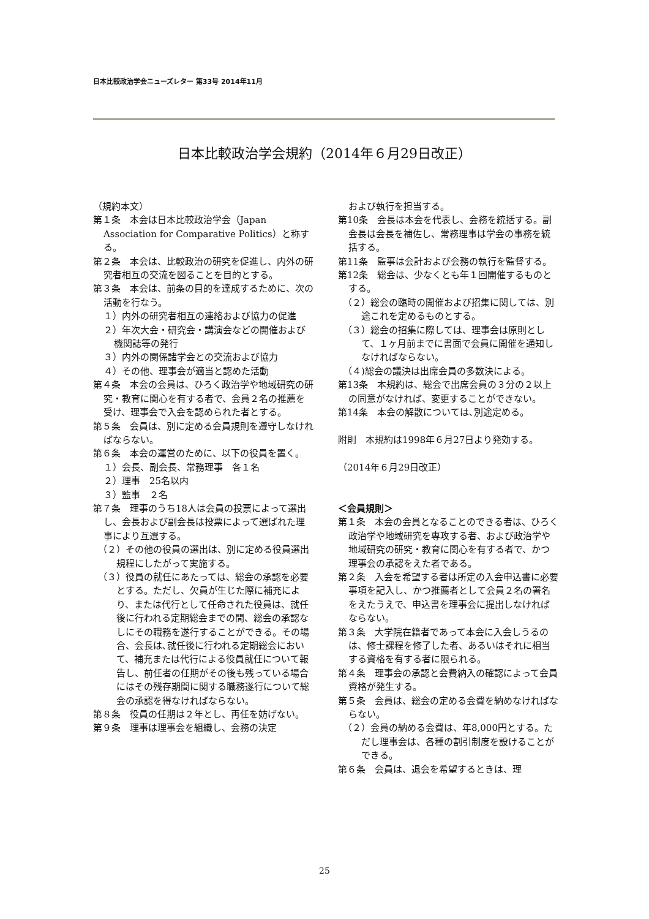日本比較政治学会ニューズレター 第33号 2014年11月
日本比較政治学会規約（2014年６月29日改正）
（規約本文）
第１条　本会は日本比較政治学会（Japan Association for Comparative Politics）と称する。
第２条　本会は、比較政治の研究を促進し、内外の研究者相互の交流を図ることを目的とする。
第３条　本会は、前条の目的を達成するために、次の活動を行なう。
１）内外の研究者相互の連絡および協力の促進
２）年次大会・研究会・講演会などの開催および機関誌等の発行
３）内外の関係諸学会との交流および協力
４）その他、理事会が適当と認めた活動
第４条　本会の会員は、ひろく政治学や地域研究の研究・教育に関心を有する者で、会員２名の推薦を受け、理事会で入会を認められた者とする。
第５条　会員は、別に定める会員規則を遵守しなければならない。
第６条　本会の運営のために、以下の役員を置く。
１）会長、副会長、常務理事　各１名
２）理事　25名以内
３）監事　２名
第７条　理事のうち18人は会員の投票によって選出し、会長および副会長は投票によって選ばれた理事により互選する。
（２）その他の役員の選出は、別に定める役員選出規程にしたがって実施する。
（３）役員の就任にあたっては、総会の承認を必要とする。ただし、欠員が生じた際に補充により、または代行として任命された役員は、就任後に行われる定期総会までの間、総会の承認なしにその職務を遂行することができる。その場合、会長は､就任後に行われる定期総会において、補充または代行による役員就任について報告し、前任者の任期がその後も残っている場合にはその残存期間に関する職務遂行について総会の承認を得なければならない。
第８条　役員の任期は２年とし、再任を妨げない。
第９条　理事は理事会を組織し、会務の決定
および執行を担当する。
第10条　会長は本会を代表し、会務を統括する。副会長は会長を補佐し、常務理事は学会の事務を統括する。
第11条　監事は会計および会務の執行を監督する。
第12条　総会は、少なくとも年１回開催するものとする。
（２）総会の臨時の開催および招集に関しては、別途これを定めるものとする。
（３）総会の招集に際しては、理事会は原則として、１ヶ月前までに書面で会員に開催を通知しなければならない。
（４)総会の議決は出席会員の多数決による。
第13条　本規約は、総会で出席会員の３分の２以上の同意がなければ、変更することができない。
第14条　本会の解散については､別途定める。
附則　本規約は1998年６月27日より発効する。
（2014年６月29日改正）
＜会員規則＞
第１条　本会の会員となることのできる者は、ひろく政治学や地域研究を専攻する者、および政治学や地域研究の研究・教育に関心を有する者で、かつ理事会の承認をえた者である。
第２条　入会を希望する者は所定の入会申込書に必要事項を記入し、かつ推薦者として会員２名の署名をえたうえで、申込書を理事会に提出しなければならない。
第３条　大学院在籍者であって本会に入会しうるのは、修士課程を修了した者、あるいはそれに相当する資格を有する者に限られる。
第４条　理事会の承認と会費納入の確認によって会員資格が発生する。
第５条　会員は、総会の定める会費を納めなければならない。
（２）会員の納める会費は、年8,000円とする。ただし理事会は、各種の割引制度を設けることができる。
第６条　会員は、退会を希望するときは、理
25